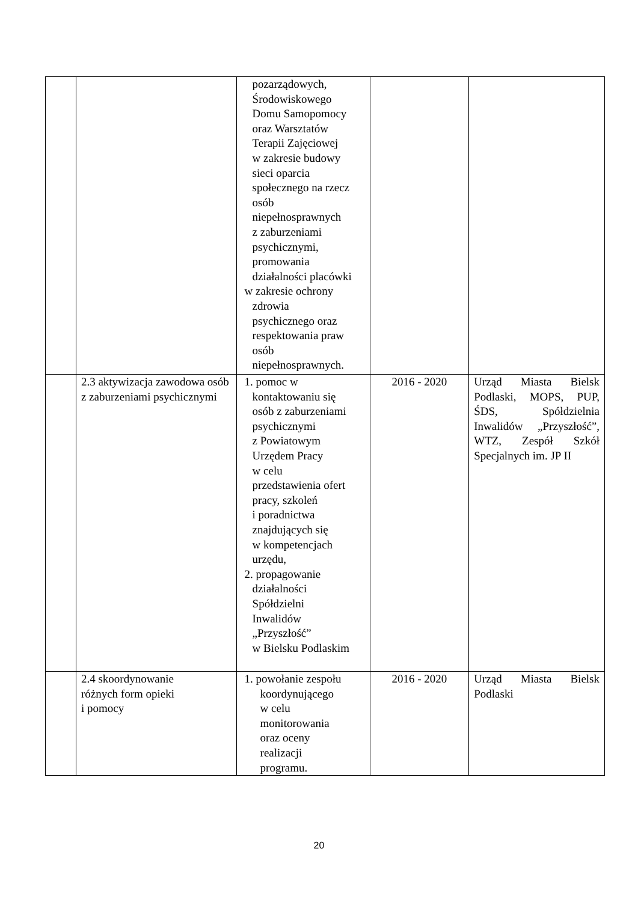| | | pozarządowych, Środowiskowego Domu Samopomocy oraz Warsztatów Terapii Zajęciowej w zakresie budowy sieci oparcia społecznego na rzecz osób niepełnosprawnych z zaburzeniami psychicznymi, promowania działalności placówki w zakresie ochrony zdrowia psychicznego oraz respektowania praw osób niepełnosprawnych. | | |
| | 2.3 aktywizacja zawodowa osób z zaburzeniami psychicznymi | 1. pomoc w kontaktowaniu się osób z zaburzeniami psychicznymi z Powiatowym Urzędem Pracy w celu przedstawienia ofert pracy, szkoleń i poradnictwa znajdujących się w kompetencjach urzędu, 2. propagowanie działalności Spółdzielni Inwalidów „Przyszłość” w Bielsku Podlaskim | 2016 - 2020 | Urząd Miasta Bielsk Podlaski, MOPS, PUP, ŚDS, Spółdzielnia Inwalidów „Przyszłość”, WTZ, Zespół Szkół Specjalnych im. JP II |
| | 2.4 skoordynowanie różnych form opieki i pomocy | 1. powołanie zespołu koordynującego w celu monitorowania oraz oceny realizacji programu. | 2016 - 2020 | Urząd Miasta Bielsk Podlaski |
20